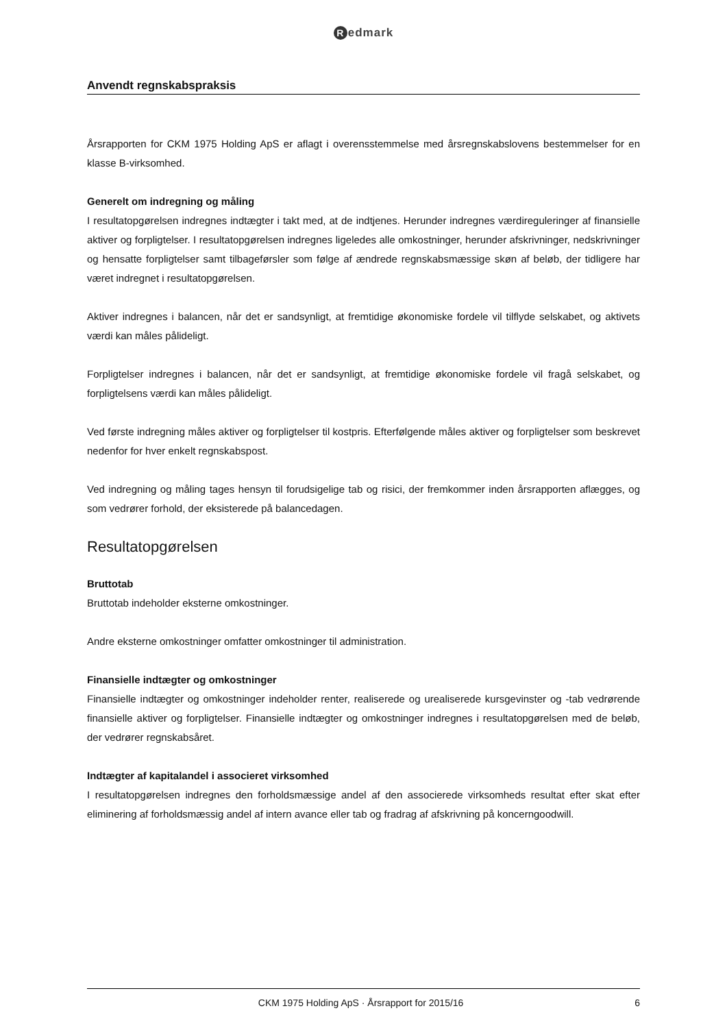Redmark
Anvendt regnskabspraksis
Årsrapporten for CKM 1975 Holding ApS er aflagt i overensstemmelse med årsregnskabslovens bestemmelser for en klasse B-virksomhed.
Generelt om indregning og måling
I resultatopgørelsen indregnes indtægter i takt med, at de indtjenes. Herunder indregnes værdireguleringer af finansielle aktiver og forpligtelser. I resultatopgørelsen indregnes ligeledes alle omkostninger, herunder afskrivninger, nedskrivninger og hensatte forpligtelser samt tilbageførsler som følge af ændrede regnskabsmæssige skøn af beløb, der tidligere har været indregnet i resultatopgørelsen.
Aktiver indregnes i balancen, når det er sandsynligt, at fremtidige økonomiske fordele vil tilflyde selskabet, og aktivets værdi kan måles pålideligt.
Forpligtelser indregnes i balancen, når det er sandsynligt, at fremtidige økonomiske fordele vil fragå selskabet, og forpligtelsens værdi kan måles pålideligt.
Ved første indregning måles aktiver og forpligtelser til kostpris. Efterfølgende måles aktiver og forpligtelser som beskrevet nedenfor for hver enkelt regnskabspost.
Ved indregning og måling tages hensyn til forudsigelige tab og risici, der fremkommer inden årsrapporten aflægges, og som vedrører forhold, der eksisterede på balancedagen.
Resultatopgørelsen
Bruttotab
Bruttotab indeholder eksterne omkostninger.
Andre eksterne omkostninger omfatter omkostninger til administration.
Finansielle indtægter og omkostninger
Finansielle indtægter og omkostninger indeholder renter, realiserede og urealiserede kursgevinster og -tab vedrørende finansielle aktiver og forpligtelser. Finansielle indtægter og omkostninger indregnes i resultatopgørelsen med de beløb, der vedrører regnskabsåret.
Indtægter af kapitalandel i associeret virksomhed
I resultatopgørelsen indregnes den forholdsmæssige andel af den associerede virksomheds resultat efter skat efter eliminering af forholdsmæssig andel af intern avance eller tab og fradrag af afskrivning på koncerngoodwill.
CKM 1975 Holding ApS · Årsrapport for 2015/16 6